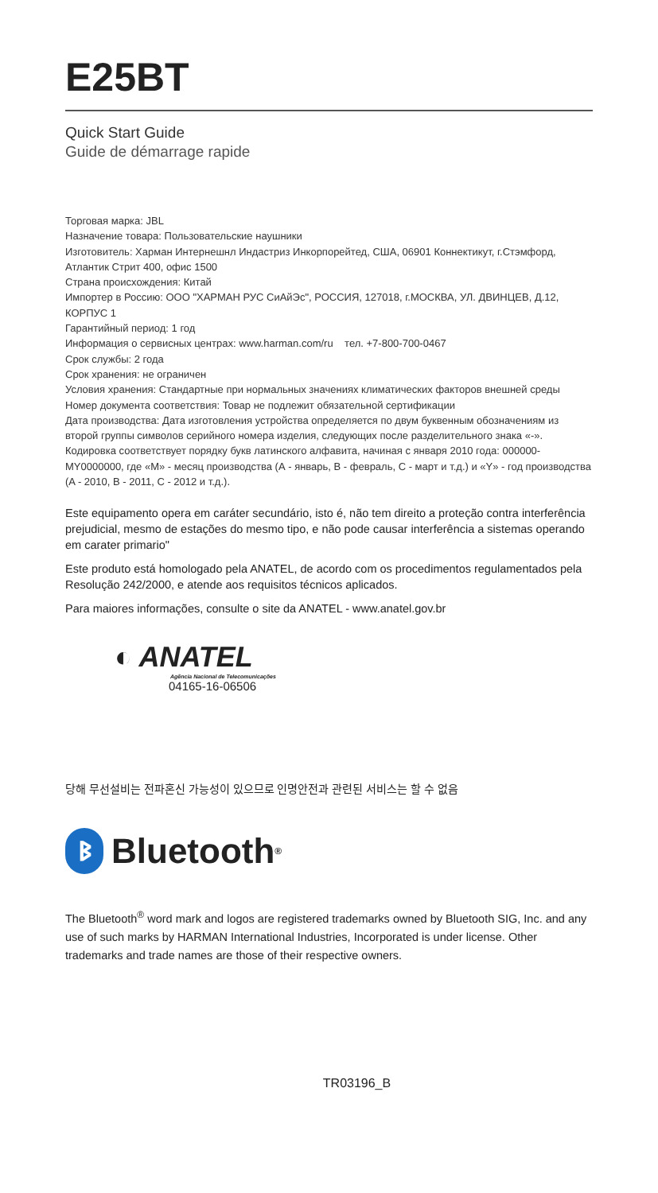E25BT
Quick Start Guide
Guide de démarrage rapide
Торговая марка: JBL
Назначение товара: Пользовательские наушники
Изготовитель: Харман Интернешнл Индастриз Инкорпорейтед, США, 06901 Коннектикут, г.Стэмфорд, Атлантик Стрит 400, офис 1500
Страна происхождения: Китай
Импортер в Россию: ООО "ХАРМАН РУС СиАйЭс", РОССИЯ, 127018, г.МОСКВА, УЛ. ДВИНЦЕВ, Д.12, КОРПУС 1
Гарантийный период: 1 год
Информация о сервисных центрах: www.harman.com/ru тел. +7-800-700-0467
Срок службы: 2 года
Срок хранения: не ограничен
Условия хранения: Стандартные при нормальных значениях климатических факторов внешней среды
Номер документа соответствия: Товар не подлежит обязательной сертификации
Дата производства: Дата изготовления устройства определяется по двум буквенным обозначениям из второй группы символов серийного номера изделия, следующих после разделительного знака «-». Кодировка соответствует порядку букв латинского алфавита, начиная с января 2010 года: 000000-MY0000000, где «M» - месяц производства (А - январь, B - февраль, C - март и т.д.) и «Y» - год производства
(A - 2010, B - 2011, C - 2012 и т.д.).
Este equipamento opera em caráter secundário, isto é, não tem direito a proteção contra interferência prejudicial, mesmo de estações do mesmo tipo, e não pode causar interferência a sistemas operando em carater primario"
Este produto está homologado pela ANATEL, de acordo com os procedimentos regulamentados pela Resolução 242/2000, e atende aos requisitos técnicos aplicados.
Para maiores informações, consulte o site da ANATEL - www.anatel.gov.br
◐ ANATEL
Agência Nacional de Telecomunicações
04165-16-06506
당해 무선설비는 전파혼신 가능성이 있으므로 인명안전과 관련된 서비스는 할 수 없음
ᛒ Bluetooth<sup>®</sup>
The Bluetooth<sup>®</sup> word mark and logos are registered trademarks owned by Bluetooth SIG, Inc. and any use of such marks by HARMAN International Industries, Incorporated is under license. Other trademarks and trade names are those of their respective owners.
TR03196_B